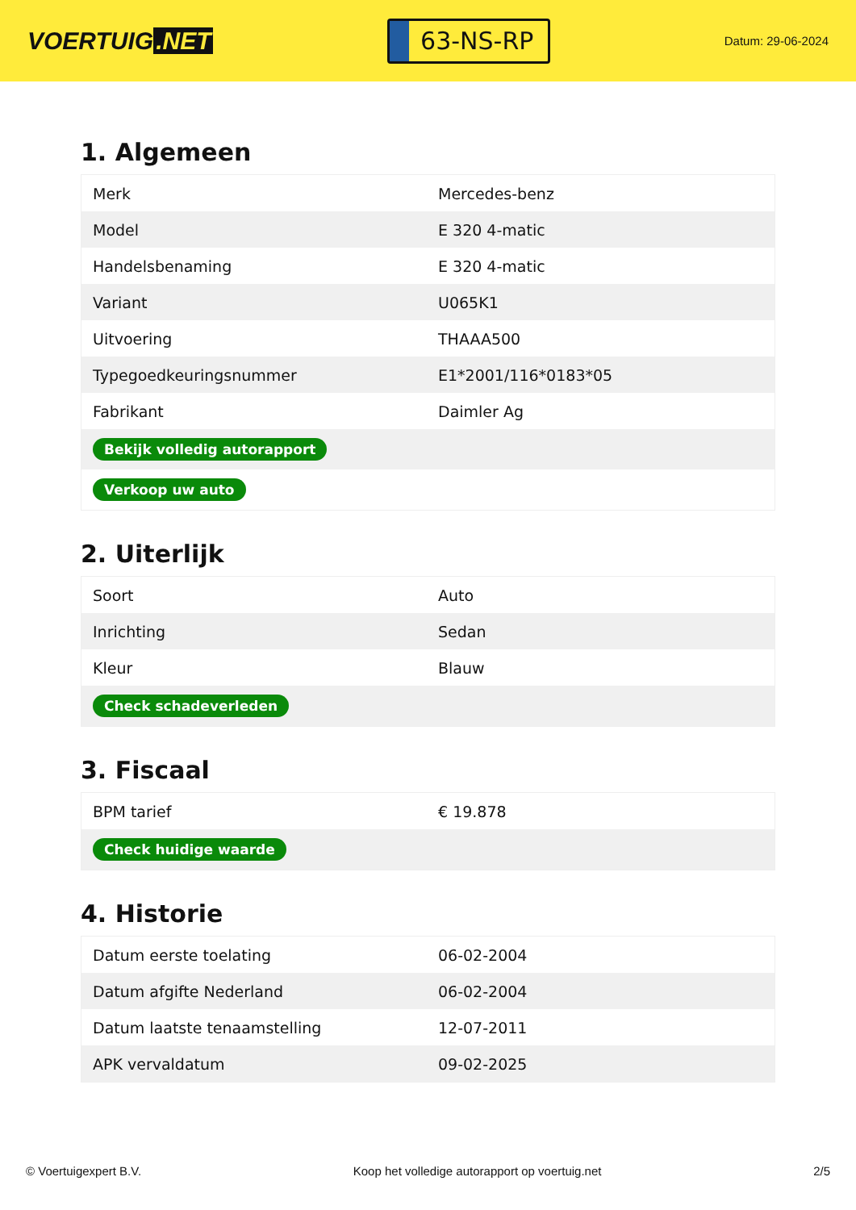VOERTUIG.NET
63-NS-RP
Datum: 29-06-2024
1. Algemeen
| Merk | Mercedes-benz |
| Model | E 320 4-matic |
| Handelsbenaming | E 320 4-matic |
| Variant | U065K1 |
| Uitvoering | THAAA500 |
| Typegoedkeuringsnummer | E1*2001/116*0183*05 |
| Fabrikant | Daimler Ag |
| Bekijk volledig autorapport | |
| Verkoop uw auto | |
2. Uiterlijk
| Soort | Auto |
| Inrichting | Sedan |
| Kleur | Blauw |
| Check schadeverleden | |
3. Fiscaal
| BPM tarief | € 19.878 |
| Check huidige waarde | |
4. Historie
| Datum eerste toelating | 06-02-2004 |
| Datum afgifte Nederland | 06-02-2004 |
| Datum laatste tenaamstelling | 12-07-2011 |
| APK vervaldatum | 09-02-2025 |
© Voertuigexpert B.V. Koop het volledige autorapport op voertuig.net 2/5